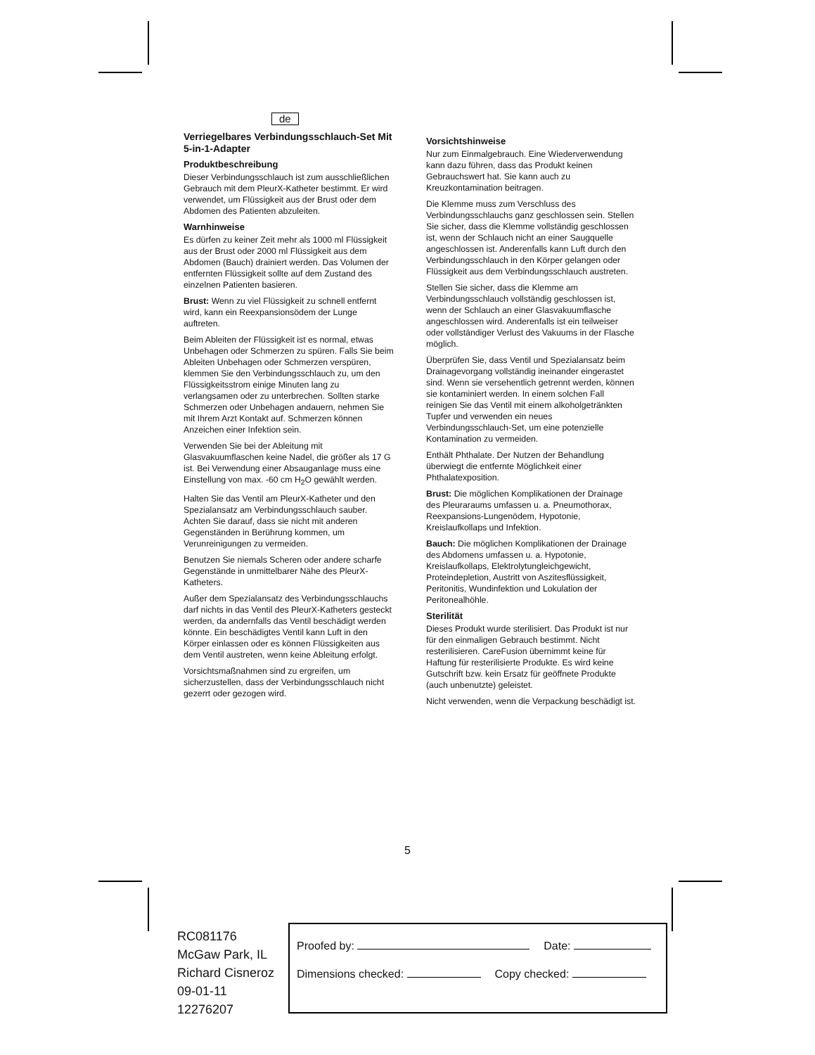de
Verriegelbares Verbindungsschlauch-Set Mit 5-in-1-Adapter
Produktbeschreibung
Dieser Verbindungsschlauch ist zum ausschließlichen Gebrauch mit dem PleurX-Katheter bestimmt. Er wird verwendet, um Flüssigkeit aus der Brust oder dem Abdomen des Patienten abzuleiten.
Warnhinweise
Es dürfen zu keiner Zeit mehr als 1000 ml Flüssigkeit aus der Brust oder 2000 ml Flüssigkeit aus dem Abdomen (Bauch) drainiert werden. Das Volumen der entfernten Flüssigkeit sollte auf dem Zustand des einzelnen Patienten basieren.
Brust: Wenn zu viel Flüssigkeit zu schnell entfernt wird, kann ein Reexpansionsödem der Lunge auftreten.
Beim Ableiten der Flüssigkeit ist es normal, etwas Unbehagen oder Schmerzen zu spüren. Falls Sie beim Ableiten Unbehagen oder Schmerzen verspüren, klemmen Sie den Verbindungsschlauch zu, um den Flüssigkeitsstrom einige Minuten lang zu verlangsamen oder zu unterbrechen. Sollten starke Schmerzen oder Unbehagen andauern, nehmen Sie mit Ihrem Arzt Kontakt auf. Schmerzen können Anzeichen einer Infektion sein.
Verwenden Sie bei der Ableitung mit Glasvakuumflaschen keine Nadel, die größer als 17 G ist. Bei Verwendung einer Absauganlage muss eine Einstellung von max. -60 cm H<sub>2</sub>O gewählt werden.
Halten Sie das Ventil am PleurX-Katheter und den Spezialansatz am Verbindungsschlauch sauber. Achten Sie darauf, dass sie nicht mit anderen Gegenständen in Berührung kommen, um Verunreinigungen zu vermeiden.
Benutzen Sie niemals Scheren oder andere scharfe Gegenstände in unmittelbarer Nähe des PleurX-Katheters.
Außer dem Spezialansatz des Verbindungsschlauchs darf nichts in das Ventil des PleurX-Katheters gesteckt werden, da andernfalls das Ventil beschädigt werden könnte. Ein beschädigtes Ventil kann Luft in den Körper einlassen oder es können Flüssigkeiten aus dem Ventil austreten, wenn keine Ableitung erfolgt.
Vorsichtsmaßnahmen sind zu ergreifen, um sicherzustellen, dass der Verbindungsschlauch nicht gezerrt oder gezogen wird.
Vorsichtshinweise
Nur zum Einmalgebrauch. Eine Wiederverwendung kann dazu führen, dass das Produkt keinen Gebrauchswert hat. Sie kann auch zu Kreuzkontamination beitragen.
Die Klemme muss zum Verschluss des Verbindungsschlauchs ganz geschlossen sein. Stellen Sie sicher, dass die Klemme vollständig geschlossen ist, wenn der Schlauch nicht an einer Saugquelle angeschlossen ist. Anderenfalls kann Luft durch den Verbindungsschlauch in den Körper gelangen oder Flüssigkeit aus dem Verbindungsschlauch austreten.
Stellen Sie sicher, dass die Klemme am Verbindungsschlauch vollständig geschlossen ist, wenn der Schlauch an einer Glasvakuumflasche angeschlossen wird. Anderenfalls ist ein teilweiser oder vollständiger Verlust des Vakuums in der Flasche möglich.
Überprüfen Sie, dass Ventil und Spezialansatz beim Drainagevorgang vollständig ineinander eingerastet sind. Wenn sie versehentlich getrennt werden, können sie kontaminiert werden. In einem solchen Fall reinigen Sie das Ventil mit einem alkoholgetränkten Tupfer und verwenden ein neues Verbindungsschlauch-Set, um eine potenzielle Kontamination zu vermeiden.
Enthält Phthalate. Der Nutzen der Behandlung überwiegt die entfernte Möglichkeit einer Phthalatexposition.
Brust: Die möglichen Komplikationen der Drainage des Pleuraraums umfassen u. a. Pneumothorax, Reexpansions-Lungenödem, Hypotonie, Kreislaufkollaps und Infektion.
Bauch: Die möglichen Komplikationen der Drainage des Abdomens umfassen u. a. Hypotonie, Kreislaufkollaps, Elektrolytungleichgewicht, Proteindepletion, Austritt von Aszitesflüssigkeit, Peritonitis, Wundinfektion und Lokulation der Peritonealhöhle.
Sterilität
Dieses Produkt wurde sterilisiert. Das Produkt ist nur für den einmaligen Gebrauch bestimmt. Nicht resterilisieren. CareFusion übernimmt keine für Haftung für resterilisierte Produkte. Es wird keine Gutschrift bzw. kein Ersatz für geöffnete Produkte (auch unbenutzte) geleistet.
Nicht verwenden, wenn die Verpackung beschädigt ist.
5
RC081176
McGaw Park, IL
Richard Cisneroz
09-01-11
12276207
Proofed by: Date:
Dimensions checked: Copy checked: